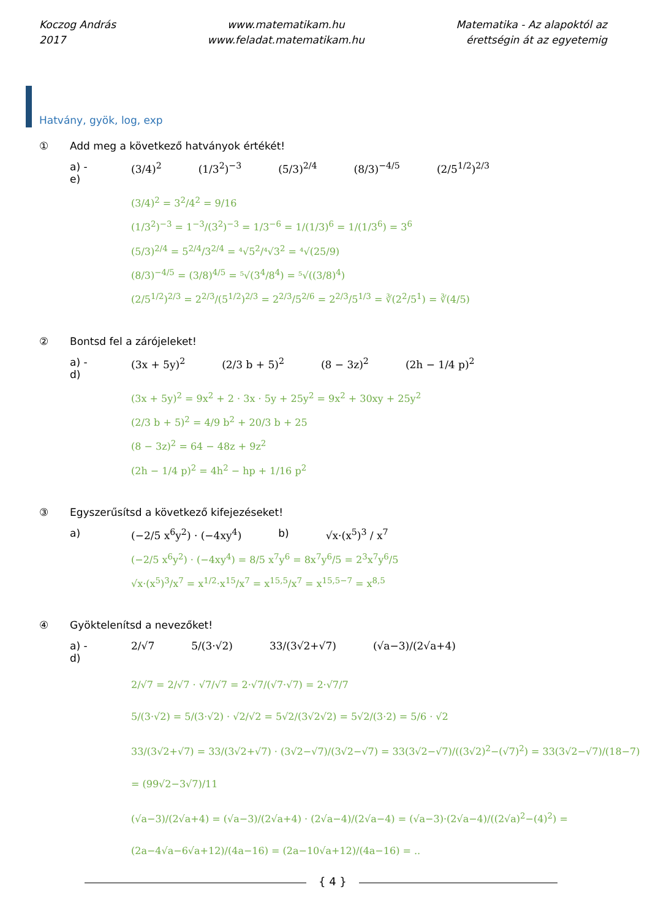Koczog András
2017
www.matematikam.hu
www.feladat.matematikam.hu
Matematika - Az alapoktól az
érettségin át az egyetemig
Hatvány, gyök, log, exp
① Add meg a következő hatványok értékét!
a) - e) (3/4)<sup>2</sup> (1/3<sup>2</sup>)<sup>−3</sup> (5/3)<sup>2/4</sup> (8/3)<sup>−4/5</sup> (2/5<sup>1/2</sup>)<sup>2/3</sup>
(3/4)<sup>2</sup> = 3<sup>2</sup>/4<sup>2</sup> = 9/16
(1/3<sup>2</sup>)<sup>−3</sup> = 1<sup>−3</sup>/(3<sup>2</sup>)<sup>−3</sup> = 1/3<sup>−6</sup> = 1/(1/3)<sup>6</sup> = 1/(1/3<sup>6</sup>) = 3<sup>6</sup>
(5/3)<sup>2/4</sup> = 5<sup>2/4</sup>/3<sup>2/4</sup> = ⁴√5<sup>2</sup>/⁴√3<sup>2</sup> = ⁴√(25/9)
(8/3)<sup>−4/5</sup> = (3/8)<sup>4/5</sup> = ⁵√(3<sup>4</sup>/8<sup>4</sup>) = ⁵√((3/8)<sup>4</sup>)
(2/5<sup>1/2</sup>)<sup>2/3</sup> = 2<sup>2/3</sup>/(5<sup>1/2</sup>)<sup>2/3</sup> = 2<sup>2/3</sup>/5<sup>2/6</sup> = 2<sup>2/3</sup>/5<sup>1/3</sup> = ∛(2<sup>2</sup>/5<sup>1</sup>) = ∛(4/5)
② Bontsd fel a zárójeleket!
a) - d) (3x + 5y)<sup>2</sup> (2/3 b + 5)<sup>2</sup> (8 − 3z)<sup>2</sup> (2h − 1/4 p)<sup>2</sup>
(3x + 5y)<sup>2</sup> = 9x<sup>2</sup> + 2 · 3x · 5y + 25y<sup>2</sup> = 9x<sup>2</sup> + 30xy + 25y<sup>2</sup>
(2/3 b + 5)<sup>2</sup> = 4/9 b<sup>2</sup> + 20/3 b + 25
(8 − 3z)<sup>2</sup> = 64 − 48z + 9z<sup>2</sup>
(2h − 1/4 p)<sup>2</sup> = 4h<sup>2</sup> − hp + 1/16 p<sup>2</sup>
③ Egyszerűsítsd a következő kifejezéseket!
a) (−2/5 x<sup>6</sup>y<sup>2</sup>) · (−4xy<sup>4</sup>) b) √x·(x<sup>5</sup>)<sup>3</sup> / x<sup>7</sup>
(−2/5 x<sup>6</sup>y<sup>2</sup>) · (−4xy<sup>4</sup>) = 8/5 x<sup>7</sup>y<sup>6</sup> = 8x<sup>7</sup>y<sup>6</sup>/5 = 2<sup>3</sup>x<sup>7</sup>y<sup>6</sup>/5
√x·(x<sup>5</sup>)<sup>3</sup>/x<sup>7</sup> = x<sup>1/2</sup>·x<sup>15</sup>/x<sup>7</sup> = x<sup>15,5</sup>/x<sup>7</sup> = x<sup>15,5−7</sup> = x<sup>8,5</sup>
④ Gyöktelenítsd a nevezőket!
a) - d) 2/√7 5/(3·√2) 33/(3√2+√7) (√a−3)/(2√a+4)
2/√7 = 2/√7 · √7/√7 = 2·√7/(√7·√7) = 2·√7/7
5/(3·√2) = 5/(3·√2) · √2/√2 = 5√2/(3√2√2) = 5√2/(3·2) = 5/6 · √2
33/(3√2+√7) = 33/(3√2+√7) · (3√2−√7)/(3√2−√7) = 33(3√2−√7)/((3√2)<sup>2</sup>−(√7)<sup>2</sup>) = 33(3√2−√7)/(18−7) = (99√2−3√7)/11
(√a−3)/(2√a+4) = (√a−3)/(2√a+4) · (2√a−4)/(2√a−4) = (√a−3)·(2√a−4)/((2√a)<sup>2</sup>−(4)<sup>2</sup>) = (2a−4√a−6√a+12)/(4a−16) = (2a−10√a+12)/(4a−16) = ..
{ 4 }